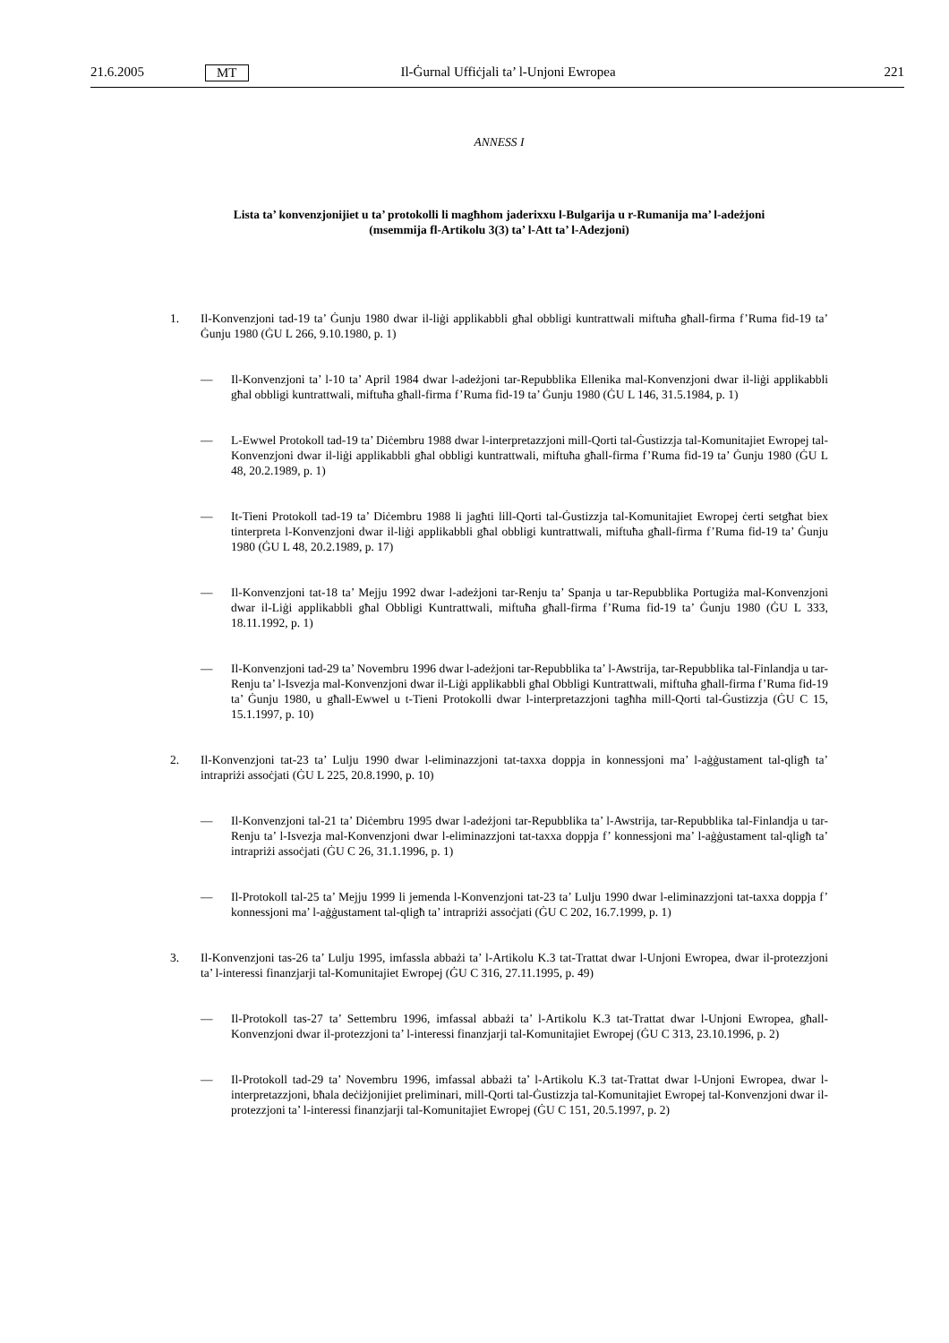21.6.2005 MT Il-Ġurnal Uffiċjali ta’ l-Unjoni Ewropea 221
ANNESS I
Lista ta’ konvenzjonijiet u ta’ protokolli li magħhom jaderixxu l-Bulgarija u r-Rumanija ma’ l-adeżjoni
(msemmija fl-Artikolu 3(3) ta’ l-Att ta’ l-Adezjoni)
1. Il-Konvenzjoni tad-19 ta’ Ġunju 1980 dwar il-liġi applikabbli għal obbligi kuntrattwali miftuħa għall-firma f’Ruma fid-19 ta’ Ġunju 1980 (ĠU L 266, 9.10.1980, p. 1)
— Il-Konvenzjoni ta’ l-10 ta’ April 1984 dwar l-adeżjoni tar-Repubblika Ellenika mal-Konvenzjoni dwar il-liġi applikabbli għal obbligi kuntrattwali, miftuħa għall-firma f’Ruma fid-19 ta’ Ġunju 1980 (ĠU L 146, 31.5.1984, p. 1)
— L-Ewwel Protokoll tad-19 ta’ Diċembru 1988 dwar l-interpretazzjoni mill-Qorti tal-Ġustizzja tal-Komunitajiet Ewropej tal-Konvenzjoni dwar il-liġi applikabbli għal obbligi kuntrattwali, miftuħa għall-firma f’Ruma fid-19 ta’ Ġunju 1980 (ĠU L 48, 20.2.1989, p. 1)
— It-Tieni Protokoll tad-19 ta’ Diċembru 1988 li jagħti lill-Qorti tal-Ġustizzja tal-Komunitajiet Ewropej ċerti setgħat biex tinterpreta l-Konvenzjoni dwar il-liġi applikabbli għal obbligi kuntrattwali, miftuħa għall-firma f’Ruma fid-19 ta’ Ġunju 1980 (ĠU L 48, 20.2.1989, p. 17)
— Il-Konvenzjoni tat-18 ta’ Mejju 1992 dwar l-adeżjoni tar-Renju ta’ Spanja u tar-Repubblika Portugiża mal-Konvenzjoni dwar il-Liġi applikabbli għal Obbligi Kuntrattwali, miftuħa għall-firma f’Ruma fid-19 ta’ Ġunju 1980 (ĠU L 333, 18.11.1992, p. 1)
— Il-Konvenzjoni tad-29 ta’ Novembru 1996 dwar l-adeżjoni tar-Repubblika ta’ l-Awstrija, tar-Repubblika tal-Finlandja u tar-Renju ta’ l-Isvezja mal-Konvenzjoni dwar il-Liġi applikabbli għal Obbligi Kuntrattwali, miftuħa għall-firma f’Ruma fid-19 ta’ Ġunju 1980, u għall-Ewwel u t-Tieni Protokolli dwar l-interpretazzjoni tagħha mill-Qorti tal-Ġustizzja (ĠU C 15, 15.1.1997, p. 10)
2. Il-Konvenzjoni tat-23 ta’ Lulju 1990 dwar l-eliminazzjoni tat-taxxa doppja in konnessjoni ma’ l-aġġustament tal-qligħ ta’ intrapriżi assoċjati (ĠU L 225, 20.8.1990, p. 10)
— Il-Konvenzjoni tal-21 ta’ Diċembru 1995 dwar l-adeżjoni tar-Repubblika ta’ l-Awstrija, tar-Repubblika tal-Finlandja u tar-Renju ta’ l-Isvezja mal-Konvenzjoni dwar l-eliminazzjoni tat-taxxa doppja f’ konnessjoni ma’ l-aġġustament tal-qligħ ta’ intrapriżi assoċjati (ĠU C 26, 31.1.1996, p. 1)
— Il-Protokoll tal-25 ta’ Mejju 1999 li jemenda l-Konvenzjoni tat-23 ta’ Lulju 1990 dwar l-eliminazzjoni tat-taxxa doppja f’ konnessjoni ma’ l-aġġustament tal-qligħ ta’ intrapriżi assoċjati (ĠU C 202, 16.7.1999, p. 1)
3. Il-Konvenzjoni tas-26 ta’ Lulju 1995, imfassla abbażi ta’ l-Artikolu K.3 tat-Trattat dwar l-Unjoni Ewropea, dwar il-protezzjoni ta’ l-interessi finanzjarji tal-Komunitajiet Ewropej (ĠU C 316, 27.11.1995, p. 49)
— Il-Protokoll tas-27 ta’ Settembru 1996, imfassal abbażi ta’ l-Artikolu K.3 tat-Trattat dwar l-Unjoni Ewropea, għall-Konvenzjoni dwar il-protezzjoni ta’ l-interessi finanzjarji tal-Komunitajiet Ewropej (ĠU C 313, 23.10.1996, p. 2)
— Il-Protokoll tad-29 ta’ Novembru 1996, imfassal abbażi ta’ l-Artikolu K.3 tat-Trattat dwar l-Unjoni Ewropea, dwar l-interpretazzjoni, bħala deċiżjonijiet preliminari, mill-Qorti tal-Ġustizzja tal-Komunitajiet Ewropej tal-Konvenzjoni dwar il-protezzjoni ta’ l-interessi finanzjarji tal-Komunitajiet Ewropej (ĠU C 151, 20.5.1997, p. 2)